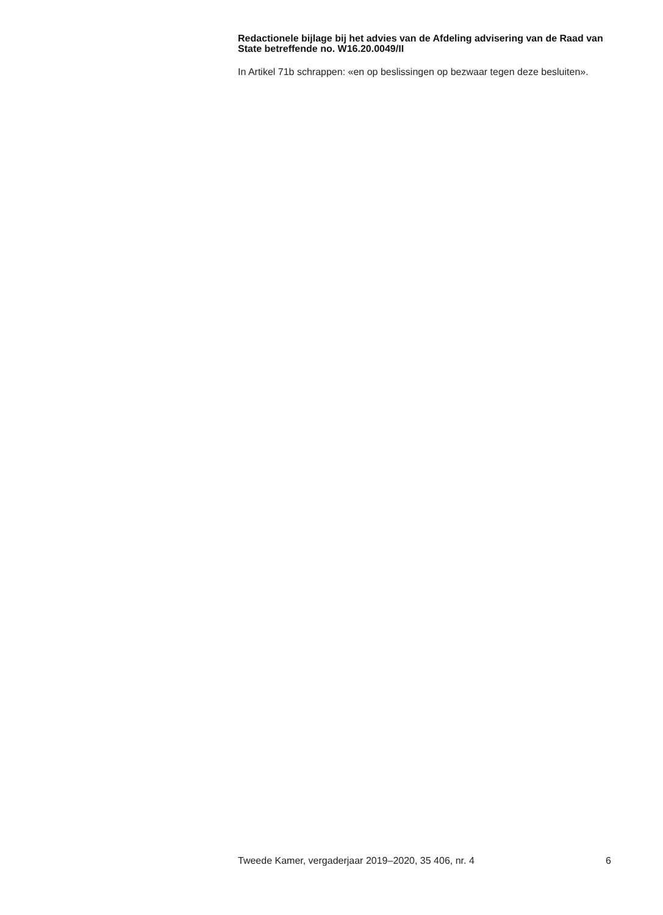Redactionele bijlage bij het advies van de Afdeling advisering van de Raad van State betreffende no. W16.20.0049/II
In Artikel 71b schrappen: «en op beslissingen op bezwaar tegen deze besluiten».
Tweede Kamer, vergaderjaar 2019–2020, 35 406, nr. 4 6